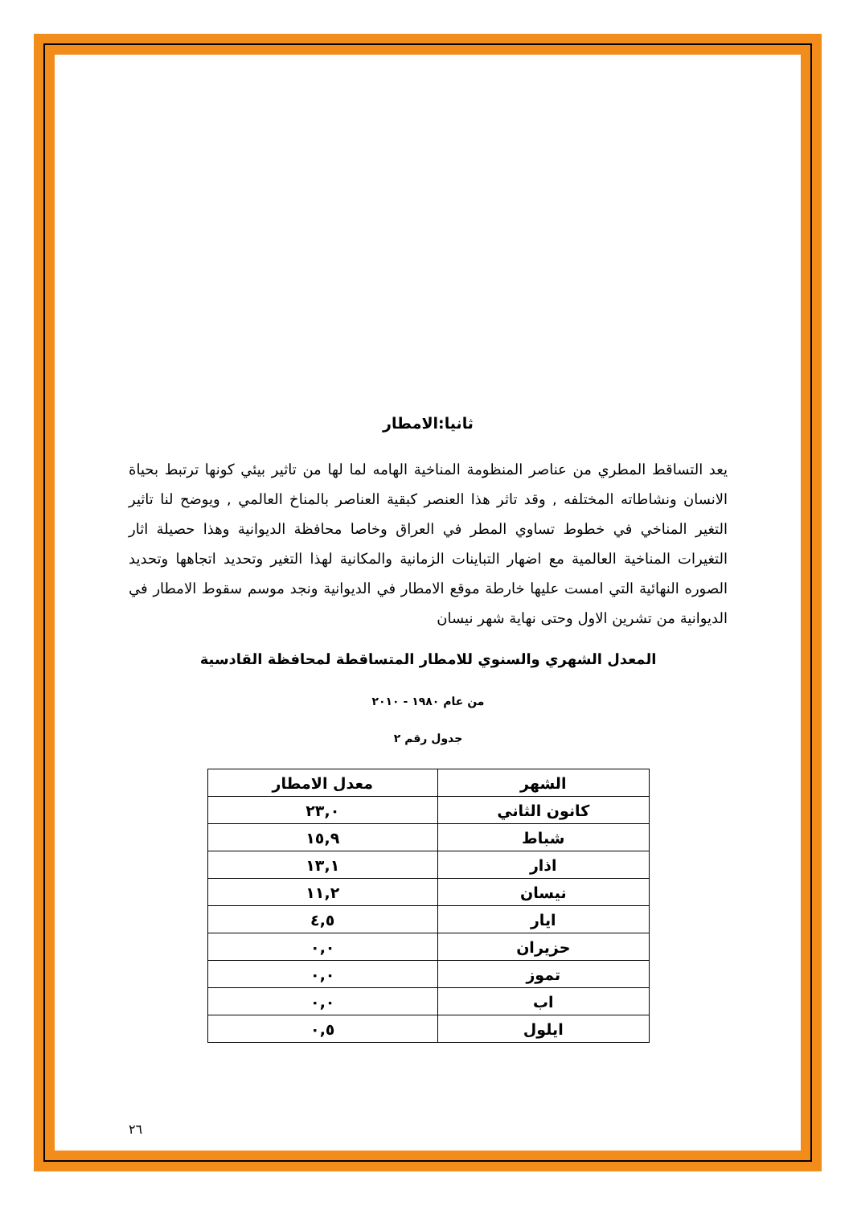ثانيا:الامطار
يعد التساقط المطري من عناصر المنظومة المناخية الهامه لما لها من تاثير بيئي كونها ترتبط بحياة الانسان ونشاطاته المختلفه , وقد تاثر هذا العنصر كبقية العناصر بالمناخ العالمي , ويوضح لنا تاثير التغير المناخي في خطوط تساوي المطر في العراق وخاصا محافظة الديوانية وهذا حصيلة اثار التغيرات المناخية العالمية مع اضهار التباينات الزمانية والمكانية لهذا التغير وتحديد اتجاهها وتحديد الصوره النهائية التي امست عليها خارطة موقع الامطار في الديوانية ونجد موسم سقوط الامطار في الديوانية من تشرين الاول وحتى نهاية شهر نيسان
المعدل الشهري والسنوي للامطار المتساقطة لمحافظة القادسية
من عام ١٩٨٠ - ٢٠١٠
جدول رقم ٢
| الشهر | معدل الامطار |
| --- | --- |
| كانون الثاني | ٢٣,٠ |
| شباط | ١٥,٩ |
| اذار | ١٣,١ |
| نيسان | ١١,٢ |
| ايار | ٤,٥ |
| حزيران | ٠,٠ |
| تموز | ٠,٠ |
| اب | ٠,٠ |
| ايلول | ٠,٥ |
٢٦